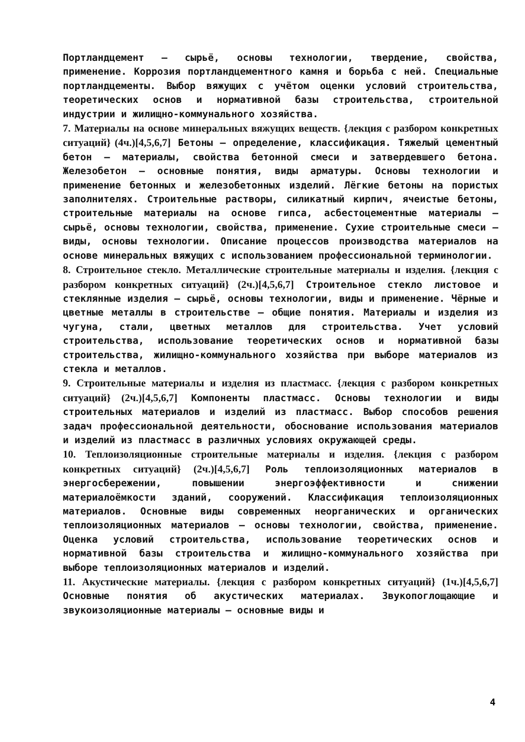Портландцемент – сырьё, основы технологии, твердение, свойства, применение. Коррозия портландцементного камня и борьба с ней. Специальные портландцементы. Выбор вяжущих с учётом оценки условий строительства, теоретических основ и нормативной базы строительства, строительной индустрии и жилищно-коммунального хозяйства.
7. Материалы на основе минеральных вяжущих веществ. {лекция с разбором конкретных ситуаций} (4ч.)[4,5,6,7] Бетоны – определение, классификация. Тяжелый цементный бетон – материалы, свойства бетонной смеси и затвердевшего бетона. Железобетон – основные понятия, виды арматуры. Основы технологии и применение бетонных и железобетонных изделий. Лёгкие бетоны на пористых заполнителях. Строительные растворы, силикатный кирпич, ячеистые бетоны, строительные материалы на основе гипса, асбестоцементные материалы – сырьё, основы технологии, свойства, применение. Сухие строительные смеси – виды, основы технологии. Описание процессов производства материалов на основе минеральных вяжущих с использованием профессиональной терминологии.
8. Строительное стекло. Металлические строительные материалы и изделия. {лекция с разбором конкретных ситуаций} (2ч.)[4,5,6,7] Строительное стекло листовое и стеклянные изделия – сырьё, основы технологии, виды и применение. Чёрные и цветные металлы в строительстве – общие понятия. Материалы и изделия из чугуна, стали, цветных металлов для строительства. Учет условий строительства, использование теоретических основ и нормативной базы строительства, жилищно-коммунального хозяйства при выборе материалов из стекла и металлов.
9. Строительные материалы и изделия из пластмасс. {лекция с разбором конкретных ситуаций} (2ч.)[4,5,6,7] Компоненты пластмасс. Основы технологии и виды строительных материалов и изделий из пластмасс. Выбор способов решения задач профессиональной деятельности, обоснование использования материалов и изделий из пластмасс в различных условиях окружающей среды.
10. Теплоизоляционные строительные материалы и изделия. {лекция с разбором конкретных ситуаций} (2ч.)[4,5,6,7] Роль теплоизоляционных материалов в энергосбережении, повышении энергоэффективности и снижении материалоёмкости зданий, сооружений. Классификация теплоизоляционных материалов. Основные виды современных неорганических и органических теплоизоляционных материалов – основы технологии, свойства, применение. Оценка условий строительства, использование теоретических основ и нормативной базы строительства и жилищно-коммунального хозяйства при выборе теплоизоляционных материалов и изделий.
11. Акустические материалы. {лекция с разбором конкретных ситуаций} (1ч.)[4,5,6,7] Основные понятия об акустических материалах. Звукопоглощающие и звукоизоляционные материалы – основные виды и
4